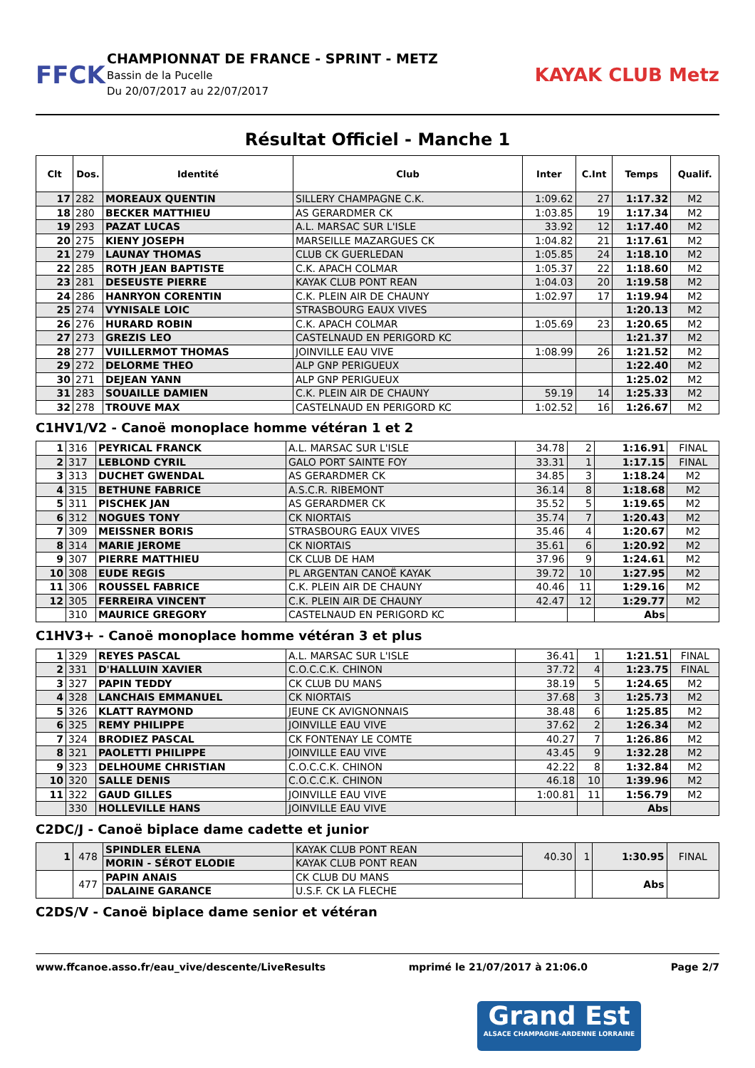FFCK
CHAMPIONNAT DE FRANCE - SPRINT - METZ
Bassin de la Pucelle
Du 20/07/2017 au 22/07/2017
KAYAK CLUB Metz
Résultat Officiel - Manche 1
| Clt | Dos. | Identité | Club | Inter | C.Int | Temps | Qualif. |
| --- | --- | --- | --- | --- | --- | --- | --- |
| 17 | 282 | MOREAUX QUENTIN | SILLERY CHAMPAGNE C.K. | 1:09.62 | 27 | 1:17.32 | M2 |
| 18 | 280 | BECKER MATTHIEU | AS GERARDMER CK | 1:03.85 | 19 | 1:17.34 | M2 |
| 19 | 293 | PAZAT LUCAS | A.L. MARSAC SUR L'ISLE | 33.92 | 12 | 1:17.40 | M2 |
| 20 | 275 | KIENY JOSEPH | MARSEILLE MAZARGUES CK | 1:04.82 | 21 | 1:17.61 | M2 |
| 21 | 279 | LAUNAY THOMAS | CLUB CK GUERLEDAN | 1:05.85 | 24 | 1:18.10 | M2 |
| 22 | 285 | ROTH JEAN BAPTISTE | C.K. APACH COLMAR | 1:05.37 | 22 | 1:18.60 | M2 |
| 23 | 281 | DESEUSTE PIERRE | KAYAK CLUB PONT REAN | 1:04.03 | 20 | 1:19.58 | M2 |
| 24 | 286 | HANRYON CORENTIN | C.K. PLEIN AIR DE CHAUNY | 1:02.97 | 17 | 1:19.94 | M2 |
| 25 | 274 | VYNISALE LOIC | STRASBOURG EAUX VIVES | | | 1:20.13 | M2 |
| 26 | 276 | HURARD ROBIN | C.K. APACH COLMAR | 1:05.69 | 23 | 1:20.65 | M2 |
| 27 | 273 | GREZIS LEO | CASTELNAUD EN PERIGORD KC | | | 1:21.37 | M2 |
| 28 | 277 | VUILLERMOT THOMAS | JOINVILLE EAU VIVE | 1:08.99 | 26 | 1:21.52 | M2 |
| 29 | 272 | DELORME THEO | ALP GNP PERIGUEUX | | | 1:22.40 | M2 |
| 30 | 271 | DEJEAN YANN | ALP GNP PERIGUEUX | | | 1:25.02 | M2 |
| 31 | 283 | SOUAILLE DAMIEN | C.K. PLEIN AIR DE CHAUNY | 59.19 | 14 | 1:25.33 | M2 |
| 32 | 278 | TROUVE MAX | CASTELNAUD EN PERIGORD KC | 1:02.52 | 16 | 1:26.67 | M2 |
C1HV1/V2 - Canoë monoplace homme vétéran 1 et 2
| 1 | 316 | PEYRICAL FRANCK | A.L. MARSAC SUR L'ISLE | 34.78 | 2 | 1:16.91 | FINAL |
| 2 | 317 | LEBLOND CYRIL | GALO PORT SAINTE FOY | 33.31 | 1 | 1:17.15 | FINAL |
| 3 | 313 | DUCHET GWENDAL | AS GERARDMER CK | 34.85 | 3 | 1:18.24 | M2 |
| 4 | 315 | BETHUNE FABRICE | A.S.C.R. RIBEMONT | 36.14 | 8 | 1:18.68 | M2 |
| 5 | 311 | PISCHEK JAN | AS GERARDMER CK | 35.52 | 5 | 1:19.65 | M2 |
| 6 | 312 | NOGUES TONY | CK NIORTAIS | 35.74 | 7 | 1:20.43 | M2 |
| 7 | 309 | MEISSNER BORIS | STRASBOURG EAUX VIVES | 35.46 | 4 | 1:20.67 | M2 |
| 8 | 314 | MARIE JEROME | CK NIORTAIS | 35.61 | 6 | 1:20.92 | M2 |
| 9 | 307 | PIERRE MATTHIEU | CK CLUB DE HAM | 37.96 | 9 | 1:24.61 | M2 |
| 10 | 308 | EUDE REGIS | PL ARGENTAN CANOË KAYAK | 39.72 | 10 | 1:27.95 | M2 |
| 11 | 306 | ROUSSEL FABRICE | C.K. PLEIN AIR DE CHAUNY | 40.46 | 11 | 1:29.16 | M2 |
| 12 | 305 | FERREIRA VINCENT | C.K. PLEIN AIR DE CHAUNY | 42.47 | 12 | 1:29.77 | M2 |
| | 310 | MAURICE GREGORY | CASTELNAUD EN PERIGORD KC | | | Abs | |
C1HV3+ - Canoë monoplace homme vétéran 3 et plus
| 1 | 329 | REYES PASCAL | A.L. MARSAC SUR L'ISLE | 36.41 | 1 | 1:21.51 | FINAL |
| 2 | 331 | D'HALLUIN XAVIER | C.O.C.C.K. CHINON | 37.72 | 4 | 1:23.75 | FINAL |
| 3 | 327 | PAPIN TEDDY | CK CLUB DU MANS | 38.19 | 5 | 1:24.65 | M2 |
| 4 | 328 | LANCHAIS EMMANUEL | CK NIORTAIS | 37.68 | 3 | 1:25.73 | M2 |
| 5 | 326 | KLATT RAYMOND | JEUNE CK AVIGNONNAIS | 38.48 | 6 | 1:25.85 | M2 |
| 6 | 325 | REMY PHILIPPE | JOINVILLE EAU VIVE | 37.62 | 2 | 1:26.34 | M2 |
| 7 | 324 | BRODIEZ PASCAL | CK FONTENAY LE COMTE | 40.27 | 7 | 1:26.86 | M2 |
| 8 | 321 | PAOLETTI PHILIPPE | JOINVILLE EAU VIVE | 43.45 | 9 | 1:32.28 | M2 |
| 9 | 323 | DELHOUME CHRISTIAN | C.O.C.C.K. CHINON | 42.22 | 8 | 1:32.84 | M2 |
| 10 | 320 | SALLE DENIS | C.O.C.C.K. CHINON | 46.18 | 10 | 1:39.96 | M2 |
| 11 | 322 | GAUD GILLES | JOINVILLE EAU VIVE | 1:00.81 | 11 | 1:56.79 | M2 |
| | 330 | HOLLEVILLE HANS | JOINVILLE EAU VIVE | | | Abs | |
C2DC/J - Canoë biplace dame cadette et junior
| 1 | 478 | SPINDLER ELENA | KAYAK CLUB PONT REAN | 40.30 | 1 | 1:30.95 | FINAL |
| | | MORIN - SÉROT ELODIE | KAYAK CLUB PONT REAN | | | | |
| | 477 | PAPIN ANAIS | CK CLUB DU MANS | | | Abs | |
| | | DALAINE GARANCE | U.S.F. CK LA FLECHE | | | | |
C2DS/V - Canoë biplace dame senior et vétéran
www.ffcanoe.asso.fr/eau_vive/descente/LiveResults mprimé le 21/07/2017 à 21:06.0 Page 2/7
Grand Est
ALSACE CHAMPAGNE-ARDENNE LORRAINE